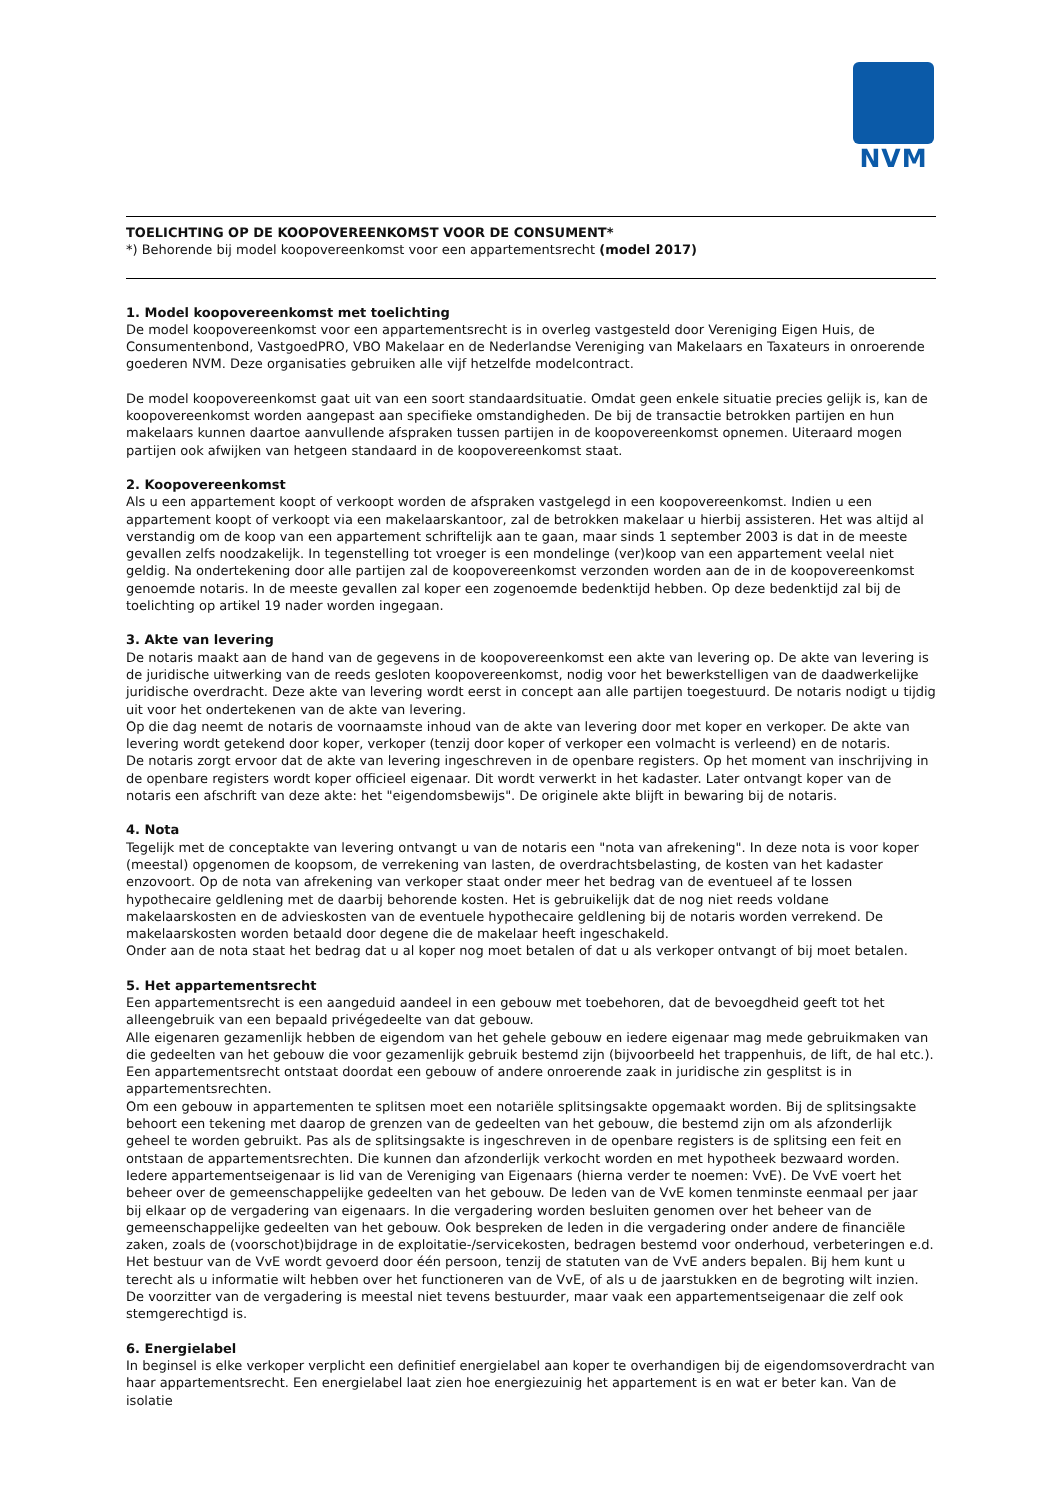NVM
TOELICHTING OP DE KOOPOVEREENKOMST VOOR DE CONSUMENT*
*) Behorende bij model koopovereenkomst voor een appartementsrecht (model 2017)
1. Model koopovereenkomst met toelichting
De model koopovereenkomst voor een appartementsrecht is in overleg vastgesteld door Vereniging Eigen Huis, de Consumentenbond, VastgoedPRO, VBO Makelaar en de Nederlandse Vereniging van Makelaars en Taxateurs in onroerende goederen NVM. Deze organisaties gebruiken alle vijf hetzelfde modelcontract.
De model koopovereenkomst gaat uit van een soort standaardsituatie. Omdat geen enkele situatie precies gelijk is, kan de koopovereenkomst worden aangepast aan specifieke omstandigheden. De bij de transactie betrokken partijen en hun makelaars kunnen daartoe aanvullende afspraken tussen partijen in de koopovereenkomst opnemen. Uiteraard mogen partijen ook afwijken van hetgeen standaard in de koopovereenkomst staat.
2. Koopovereenkomst
Als u een appartement koopt of verkoopt worden de afspraken vastgelegd in een koopovereenkomst. Indien u een appartement koopt of verkoopt via een makelaarskantoor, zal de betrokken makelaar u hierbij assisteren. Het was altijd al verstandig om de koop van een appartement schriftelijk aan te gaan, maar sinds 1 september 2003 is dat in de meeste gevallen zelfs noodzakelijk. In tegenstelling tot vroeger is een mondelinge (ver)koop van een appartement veelal niet geldig. Na ondertekening door alle partijen zal de koopovereenkomst verzonden worden aan de in de koopovereenkomst genoemde notaris. In de meeste gevallen zal koper een zogenoemde bedenktijd hebben. Op deze bedenktijd zal bij de toelichting op artikel 19 nader worden ingegaan.
3. Akte van levering
De notaris maakt aan de hand van de gegevens in de koopovereenkomst een akte van levering op. De akte van levering is de juridische uitwerking van de reeds gesloten koopovereenkomst, nodig voor het bewerkstelligen van de daadwerkelijke juridische overdracht. Deze akte van levering wordt eerst in concept aan alle partijen toegestuurd. De notaris nodigt u tijdig uit voor het ondertekenen van de akte van levering.
Op die dag neemt de notaris de voornaamste inhoud van de akte van levering door met koper en verkoper. De akte van levering wordt getekend door koper, verkoper (tenzij door koper of verkoper een volmacht is verleend) en de notaris.
De notaris zorgt ervoor dat de akte van levering ingeschreven in de openbare registers. Op het moment van inschrijving in de openbare registers wordt koper officieel eigenaar. Dit wordt verwerkt in het kadaster. Later ontvangt koper van de notaris een afschrift van deze akte: het "eigendomsbewijs". De originele akte blijft in bewaring bij de notaris.
4. Nota
Tegelijk met de conceptakte van levering ontvangt u van de notaris een "nota van afrekening". In deze nota is voor koper (meestal) opgenomen de koopsom, de verrekening van lasten, de overdrachtsbelasting, de kosten van het kadaster enzovoort. Op de nota van afrekening van verkoper staat onder meer het bedrag van de eventueel af te lossen hypothecaire geldlening met de daarbij behorende kosten. Het is gebruikelijk dat de nog niet reeds voldane makelaarskosten en de advieskosten van de eventuele hypothecaire geldlening bij de notaris worden verrekend. De makelaarskosten worden betaald door degene die de makelaar heeft ingeschakeld.
Onder aan de nota staat het bedrag dat u al koper nog moet betalen of dat u als verkoper ontvangt of bij moet betalen.
5. Het appartementsrecht
Een appartementsrecht is een aangeduid aandeel in een gebouw met toebehoren, dat de bevoegdheid geeft tot het alleengebruik van een bepaald privégedeelte van dat gebouw.
Alle eigenaren gezamenlijk hebben de eigendom van het gehele gebouw en iedere eigenaar mag mede gebruikmaken van die gedeelten van het gebouw die voor gezamenlijk gebruik bestemd zijn (bijvoorbeeld het trappenhuis, de lift, de hal etc.).
Een appartementsrecht ontstaat doordat een gebouw of andere onroerende zaak in juridische zin gesplitst is in appartementsrechten.
Om een gebouw in appartementen te splitsen moet een notariële splitsingsakte opgemaakt worden. Bij de splitsingsakte behoort een tekening met daarop de grenzen van de gedeelten van het gebouw, die bestemd zijn om als afzonderlijk geheel te worden gebruikt. Pas als de splitsingsakte is ingeschreven in de openbare registers is de splitsing een feit en ontstaan de appartementsrechten. Die kunnen dan afzonderlijk verkocht worden en met hypotheek bezwaard worden.
Iedere appartementseigenaar is lid van de Vereniging van Eigenaars (hierna verder te noemen: VvE). De VvE voert het beheer over de gemeenschappelijke gedeelten van het gebouw. De leden van de VvE komen tenminste eenmaal per jaar bij elkaar op de vergadering van eigenaars. In die vergadering worden besluiten genomen over het beheer van de gemeenschappelijke gedeelten van het gebouw. Ook bespreken de leden in die vergadering onder andere de financiële zaken, zoals de (voorschot)bijdrage in de exploitatie-/servicekosten, bedragen bestemd voor onderhoud, verbeteringen e.d. Het bestuur van de VvE wordt gevoerd door één persoon, tenzij de statuten van de VvE anders bepalen. Bij hem kunt u terecht als u informatie wilt hebben over het functioneren van de VvE, of als u de jaarstukken en de begroting wilt inzien. De voorzitter van de vergadering is meestal niet tevens bestuurder, maar vaak een appartementseigenaar die zelf ook stemgerechtigd is.
6. Energielabel
In beginsel is elke verkoper verplicht een definitief energielabel aan koper te overhandigen bij de eigendomsoverdracht van haar appartementsrecht. Een energielabel laat zien hoe energiezuinig het appartement is en wat er beter kan. Van de isolatie